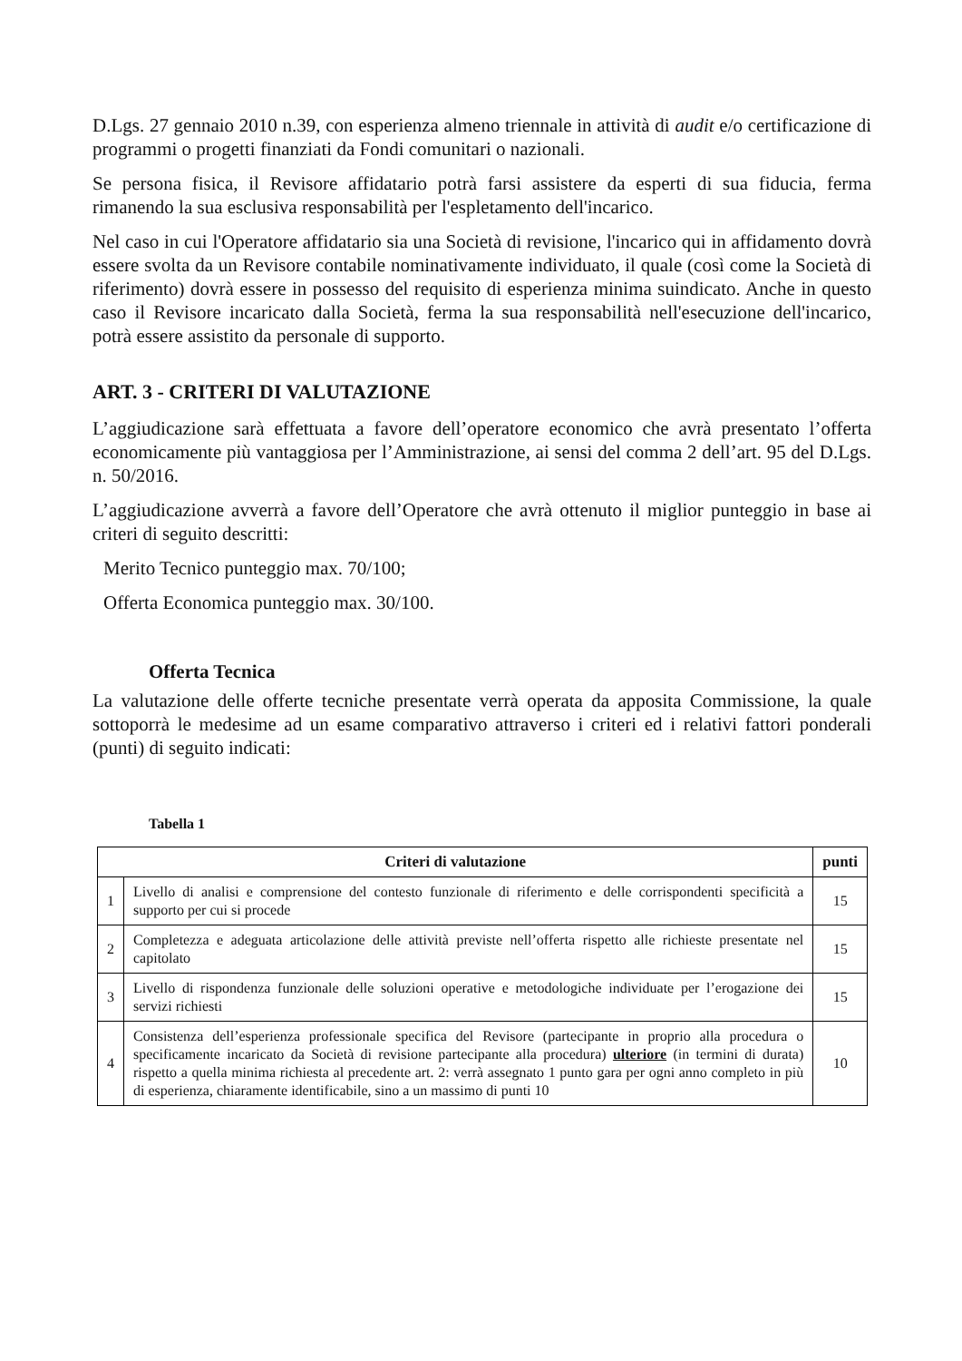D.Lgs. 27 gennaio 2010 n.39, con esperienza almeno triennale in attività di audit e/o certificazione di programmi o progetti finanziati da Fondi comunitari o nazionali.
Se persona fisica, il Revisore affidatario potrà farsi assistere da esperti di sua fiducia, ferma rimanendo la sua esclusiva responsabilità per l'espletamento dell'incarico.
Nel caso in cui l'Operatore affidatario sia una Società di revisione, l'incarico qui in affidamento dovrà essere svolta da un Revisore contabile nominativamente individuato, il quale (così come la Società di riferimento) dovrà essere in possesso del requisito di esperienza minima suindicato. Anche in questo caso il Revisore incaricato dalla Società, ferma la sua responsabilità nell'esecuzione dell'incarico, potrà essere assistito da personale di supporto.
ART. 3 - CRITERI DI VALUTAZIONE
L’aggiudicazione sarà effettuata a favore dell’operatore economico che avrà presentato l’offerta economicamente più vantaggiosa per l’Amministrazione, ai sensi del comma 2 dell’art. 95 del D.Lgs. n. 50/2016.
L’aggiudicazione avverrà a favore dell’Operatore che avrà ottenuto il miglior punteggio in base ai criteri di seguito descritti:
Merito Tecnico punteggio max. 70/100;
Offerta Economica punteggio max. 30/100.
Offerta Tecnica
La valutazione delle offerte tecniche presentate verrà operata da apposita Commissione, la quale sottoporrà le medesime ad un esame comparativo attraverso i criteri ed i relativi fattori ponderali (punti) di seguito indicati:
Tabella 1
| Criteri di valutazione | | punti |
| --- | --- | --- |
| 1 | Livello di analisi e comprensione del contesto funzionale di riferimento e delle corrispondenti specificità a supporto per cui si procede | 15 |
| 2 | Completezza e adeguata articolazione delle attività previste nell’offerta rispetto alle richieste presentate nel capitolato | 15 |
| 3 | Livello di rispondenza funzionale delle soluzioni operative e metodologiche individuate per l’erogazione dei servizi richiesti | 15 |
| 4 | Consistenza dell’esperienza professionale specifica del Revisore (partecipante in proprio alla procedura o specificamente incaricato da Società di revisione partecipante alla procedura) ulteriore (in termini di durata) rispetto a quella minima richiesta al precedente art. 2: verrà assegnato 1 punto gara per ogni anno completo in più di esperienza, chiaramente identificabile, sino a un massimo di punti 10 | 10 |